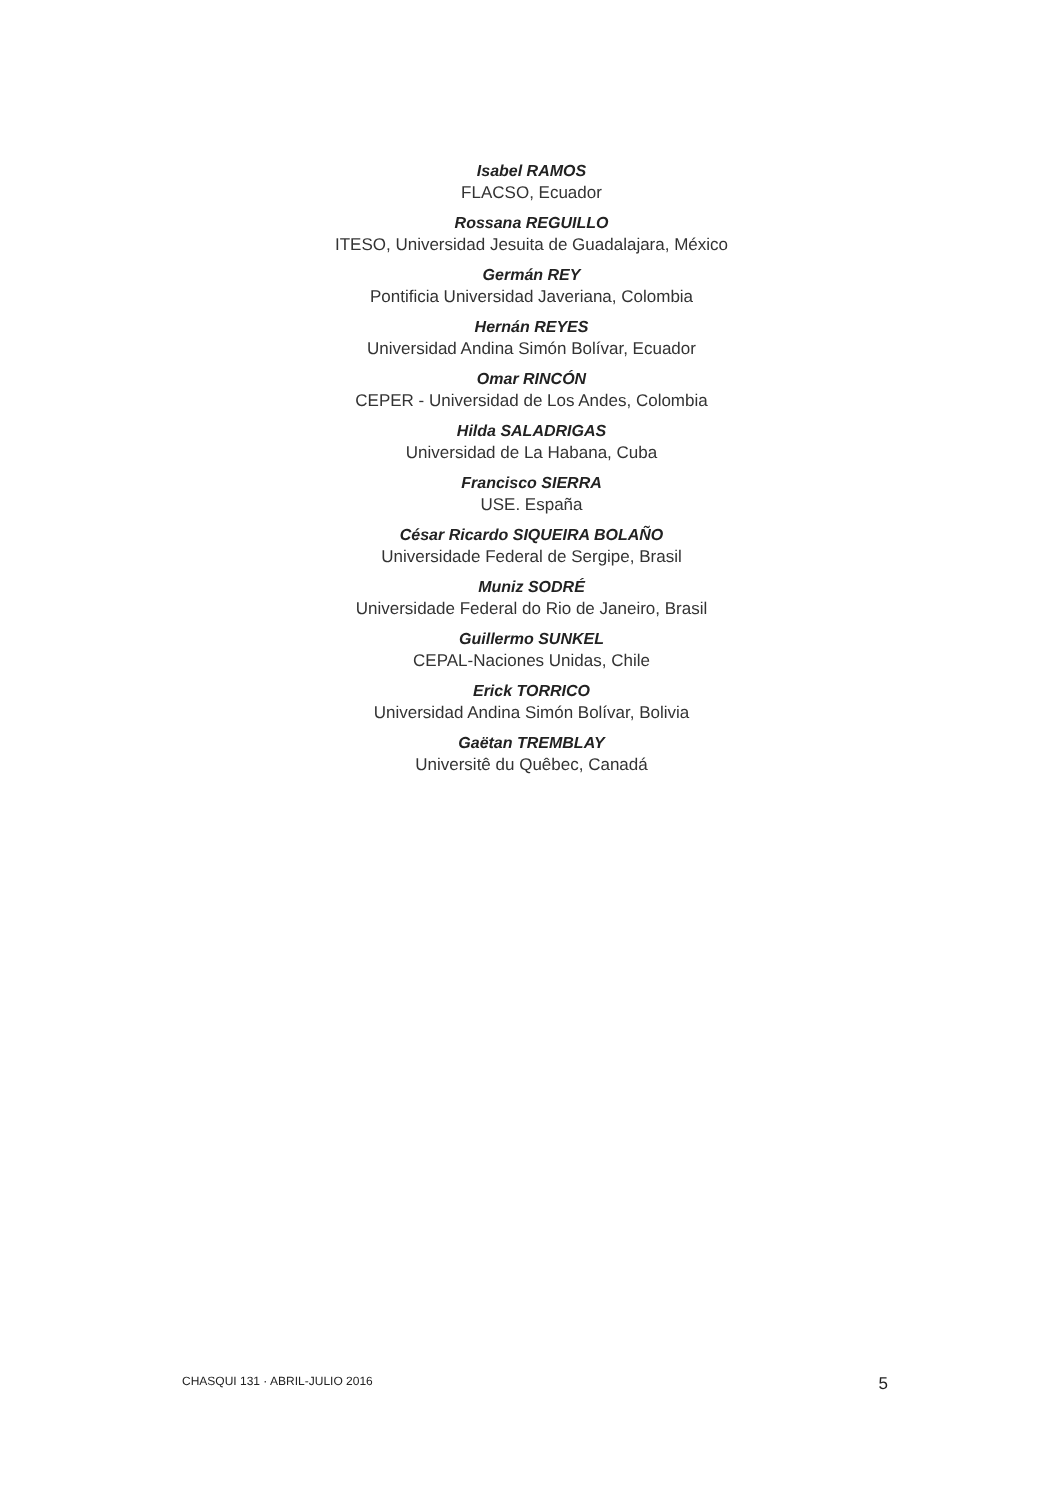Isabel RAMOS
FLACSO, Ecuador
Rossana REGUILLO
ITESO, Universidad Jesuita de Guadalajara, México
Germán REY
Pontificia Universidad Javeriana, Colombia
Hernán REYES
Universidad Andina Simón Bolívar, Ecuador
Omar RINCÓN
CEPER - Universidad de Los Andes, Colombia
Hilda SALADRIGAS
Universidad de La Habana, Cuba
Francisco SIERRA
USE. España
César Ricardo SIQUEIRA BOLAÑO
Universidade Federal de Sergipe, Brasil
Muniz SODRÉ
Universidade Federal do Rio de Janeiro, Brasil
Guillermo SUNKEL
CEPAL-Naciones Unidas, Chile
Erick TORRICO
Universidad Andina Simón Bolívar, Bolivia
Gaëtan TREMBLAY
Universitê du Quêbec, Canadá
CHASQUI 131 · ABRIL-JULIO 2016 5